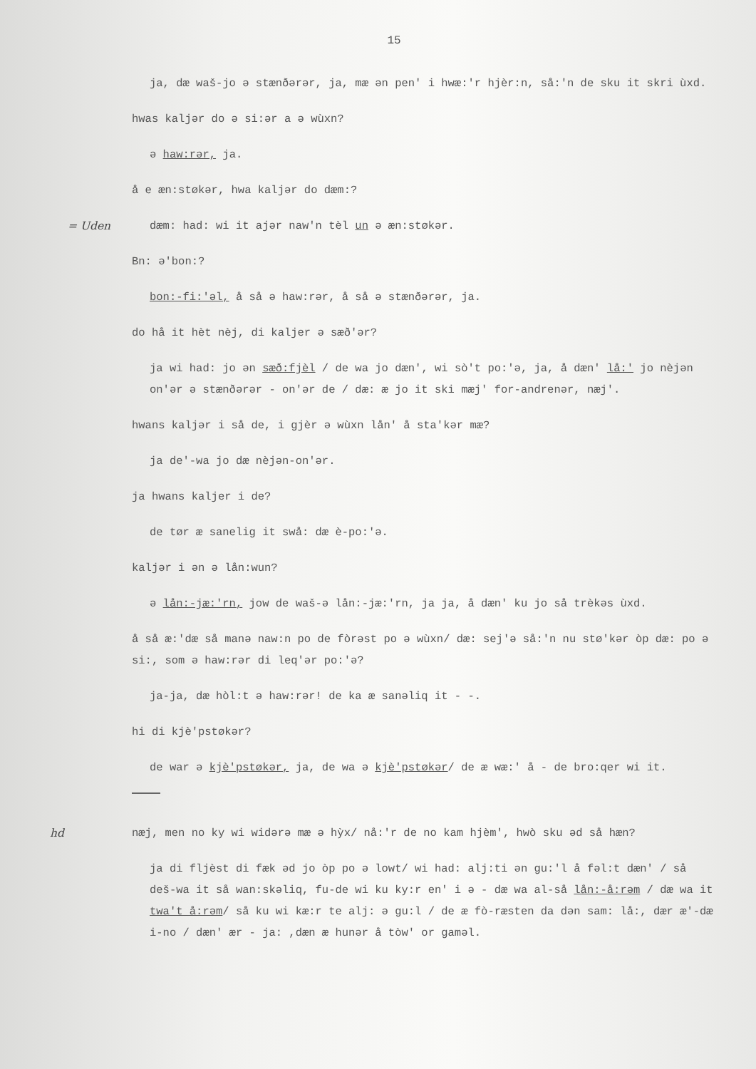15
ja, dæ waš-jo ə stænðərər, ja, mæ ən pen' i hwæ:'r hjèr:n, så:'n de sku it skri ùxd.
hwas kaljər do ə si:ər a ə wùxn?
ə haw:rər, ja.
å e æn:støkər, hwa kaljər do dæm:?
= Uden dæm: had: wi it ajər naw'n tèl un ə æn:støkər.
Bn: ə'bon:?
bon:-fi:'əl, å så ə haw:rər, å så ə stænðərər, ja.
do hå it hèt nèj, di kaljer ə sæð'ər?
ja wi had: jo ən sæð:fjèl / de wa jo dæn', wi sò't po:'ə, ja, å dæn' lå:' jo nèjən on'ər ə stænðərər - on'ər de / dæ: æ jo it ski mæj' for-andrenər, næj'.
hwans kaljər i så de, i gjèr ə wùxn lån' å sta'kər mæ?
ja de'-wa jo dæ nèjən-on'ər.
ja hwans kaljer i de?
de tør æ sanelig it swå: dæ è-po:'ə.
kaljər i ən ə lån:wun?
ə lån:-jæ:'rn, jow de waš-ə lån:-jæ:'rn, ja ja, å dæn' ku jo så trèkəs ùxd.
å så æ:'dæ så manə naw:n po de fòrəst po ə wùxn/ dæ: sej'ə så:'n nu stø'kər òp dæ: po ə si:, som ə haw:rər di leq'ər po:'ə?
ja-ja, dæ hòl:t ə haw:rər! de ka æ sanəliq it - -.
hi di kjè'pstøkər?
de war ə kjè'pstøkər, ja, de wa ə kjè'pstøkər/ de æ wæ:' å - de bro:qer wi it.
hd næj, men no ky wi widərə mæ ə hỳx/ nå:'r de no kam hjèm', hwò sku əd så hæn?
ja di fljèst di fæk əd jo òp po ə lowt/ wi had: alj:ti ən gu:'l å fəl:t dæn' / så deš-wa it så wan:skəliq, fu-de wi ku ky:r en' i ə - dæ wa al-så lån:-å:rəm / dæ wa it twa't å:rəm/ så ku wi kæ:r te alj: ə gu:l / de æ fò-ræsten da dən sam: lå:, dær æ'-dæ i-no / dæn' ær - ja: ,dæn æ hunər å tòw' or gaməl.